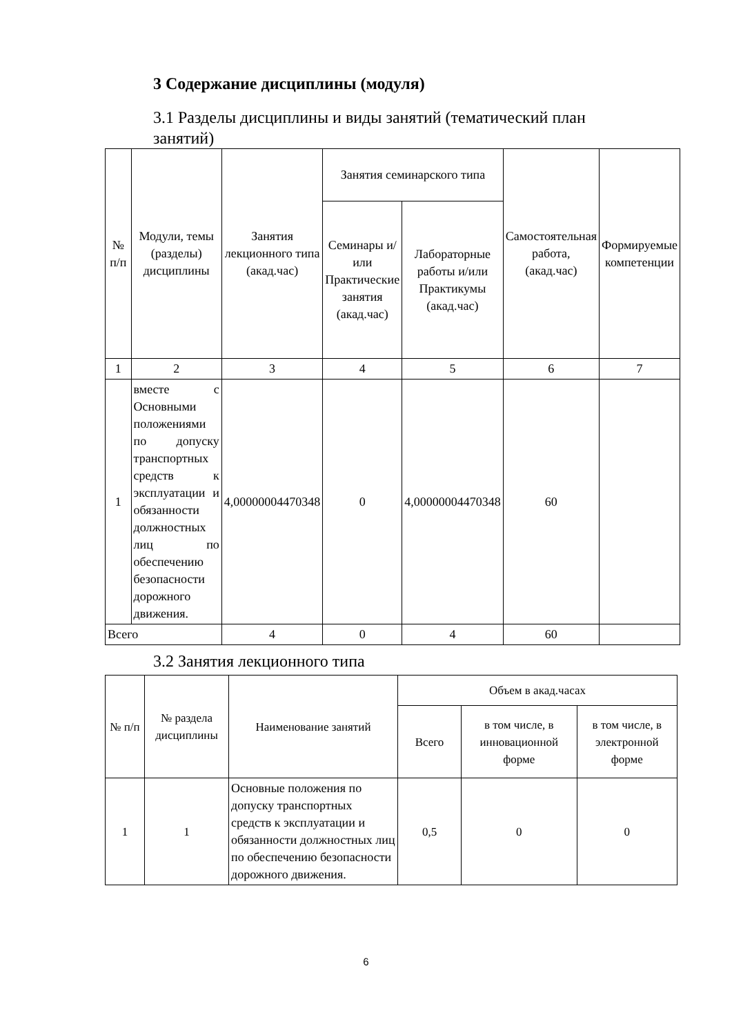3 Содержание дисциплины (модуля)
3.1 Разделы дисциплины и виды занятий (тематический план занятий)
| № п/п | Модули, темы (разделы) дисциплины | Занятия лекционного типа (акад.час) | Занятия семинарского типа | | Самостоятельная работа, (акад.час) | Формируемые компетенции |
| --- | --- | --- | --- | --- | --- | --- |
| | | | Семинары и/или Практические занятия (акад.час) | Лабораторные работы и/или Практикумы (акад.час) | | |
| 1 | 2 | 3 | 4 | 5 | 6 | 7 |
| 1 | вместе с Основными положениями по допуску транспортных средств к эксплуатации и обязанности должностных лиц по обеспечению безопасности дорожного движения. | 4,00000004470348 | 0 | 4,00000004470348 | 60 | |
| Всего | | 4 | 0 | 4 | 60 | |
3.2 Занятия лекционного типа
| № п/п | № раздела дисциплины | Наименование занятий | Объем в акад.часах | | |
| --- | --- | --- | --- | --- | --- |
| | | | Всего | в том числе, в инновационной форме | в том числе, в электронной форме |
| 1 | 1 | Основные положения по допуску транспортных средств к эксплуатации и обязанности должностных лиц по обеспечению безопасности дорожного движения. | 0,5 | 0 | 0 |
6